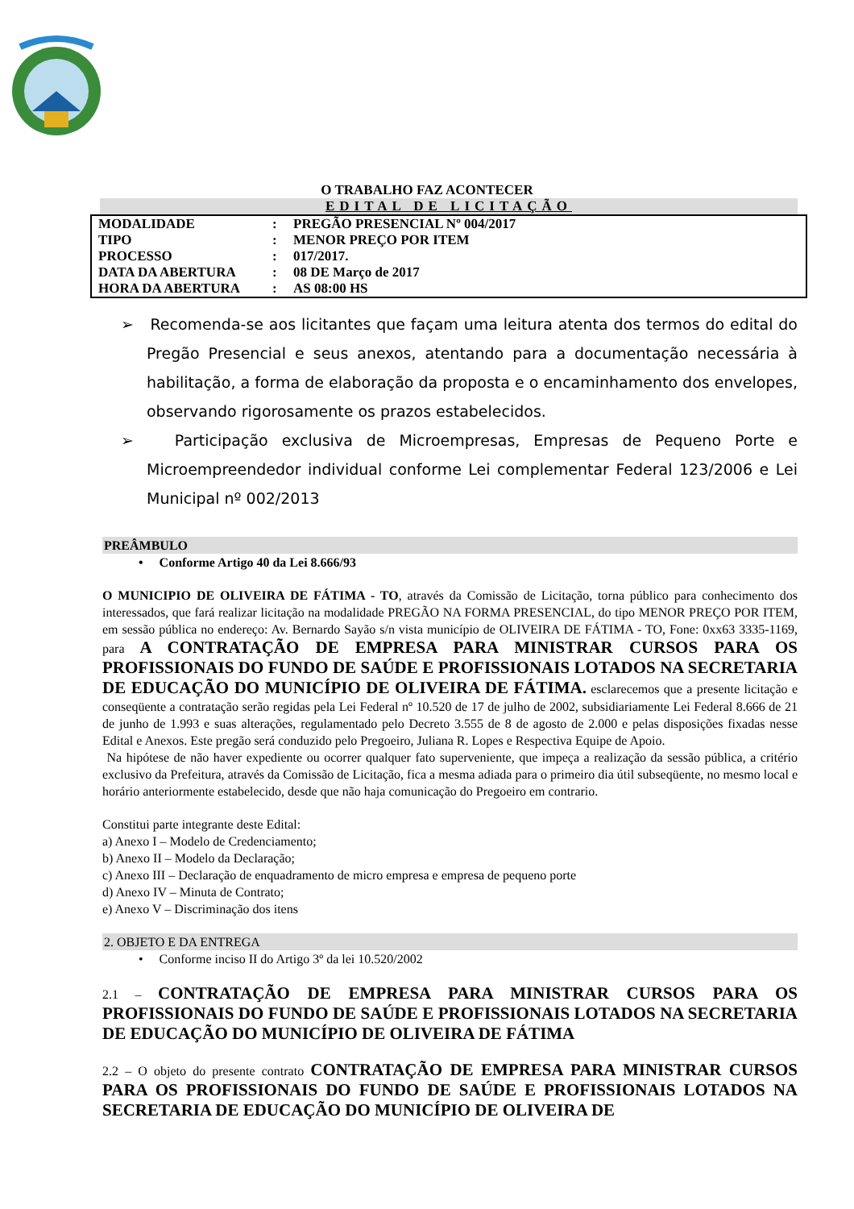O TRABALHO FAZ ACONTECER
EDITAL DE LICITAÇÃO
| MODALIDADE | : | PREGÃO PRESENCIAL Nº 004/2017 |
| TIPO | : | MENOR PREÇO POR ITEM |
| PROCESSO | : | 017/2017. |
| DATA DA ABERTURA | : | 08 DE Março de 2017 |
| HORA DA ABERTURA | : | AS 08:00 HS |
➢ Recomenda-se aos licitantes que façam uma leitura atenta dos termos do edital do Pregão Presencial e seus anexos, atentando para a documentação necessária à habilitação, a forma de elaboração da proposta e o encaminhamento dos envelopes, observando rigorosamente os prazos estabelecidos.
➢ Participação exclusiva de Microempresas, Empresas de Pequeno Porte e Microempreendedor individual conforme Lei complementar Federal 123/2006 e Lei Municipal nº 002/2013
PREÂMBULO
• Conforme Artigo 40 da Lei 8.666/93
O MUNICIPIO DE OLIVEIRA DE FÁTIMA - TO, através da Comissão de Licitação, torna público para conhecimento dos interessados, que fará realizar licitação na modalidade PREGÃO NA FORMA PRESENCIAL, do tipo MENOR PREÇO POR ITEM, em sessão pública no endereço: Av. Bernardo Sayão s/n vista município de OLIVEIRA DE FÁTIMA - TO, Fone: 0xx63 3335-1169, para A CONTRATAÇÃO DE EMPRESA PARA MINISTRAR CURSOS PARA OS PROFISSIONAIS DO FUNDO DE SAÚDE E PROFISSIONAIS LOTADOS NA SECRETARIA DE EDUCAÇÃO DO MUNICÍPIO DE OLIVEIRA DE FÁTIMA. esclarecemos que a presente licitação e conseqüente a contratação serão regidas pela Lei Federal nº 10.520 de 17 de julho de 2002, subsidiariamente Lei Federal 8.666 de 21 de junho de 1.993 e suas alterações, regulamentado pelo Decreto 3.555 de 8 de agosto de 2.000 e pelas disposições fixadas nesse Edital e Anexos. Este pregão será conduzido pelo Pregoeiro, Juliana R. Lopes e Respectiva Equipe de Apoio.
Na hipótese de não haver expediente ou ocorrer qualquer fato superveniente, que impeça a realização da sessão pública, a critério exclusivo da Prefeitura, através da Comissão de Licitação, fica a mesma adiada para o primeiro dia útil subseqüente, no mesmo local e horário anteriormente estabelecido, desde que não haja comunicação do Pregoeiro em contrario.
Constitui parte integrante deste Edital:
a) Anexo I – Modelo de Credenciamento;
b) Anexo II – Modelo da Declaração;
c) Anexo III – Declaração de enquadramento de micro empresa e empresa de pequeno porte
d) Anexo IV – Minuta de Contrato;
e) Anexo V – Discriminação dos itens
2. OBJETO E DA ENTREGA
• Conforme inciso II do Artigo 3º da lei 10.520/2002
2.1 – CONTRATAÇÃO DE EMPRESA PARA MINISTRAR CURSOS PARA OS PROFISSIONAIS DO FUNDO DE SAÚDE E PROFISSIONAIS LOTADOS NA SECRETARIA DE EDUCAÇÃO DO MUNICÍPIO DE OLIVEIRA DE FÁTIMA
2.2 – O objeto do presente contrato CONTRATAÇÃO DE EMPRESA PARA MINISTRAR CURSOS PARA OS PROFISSIONAIS DO FUNDO DE SAÚDE E PROFISSIONAIS LOTADOS NA SECRETARIA DE EDUCAÇÃO DO MUNICÍPIO DE OLIVEIRA DE